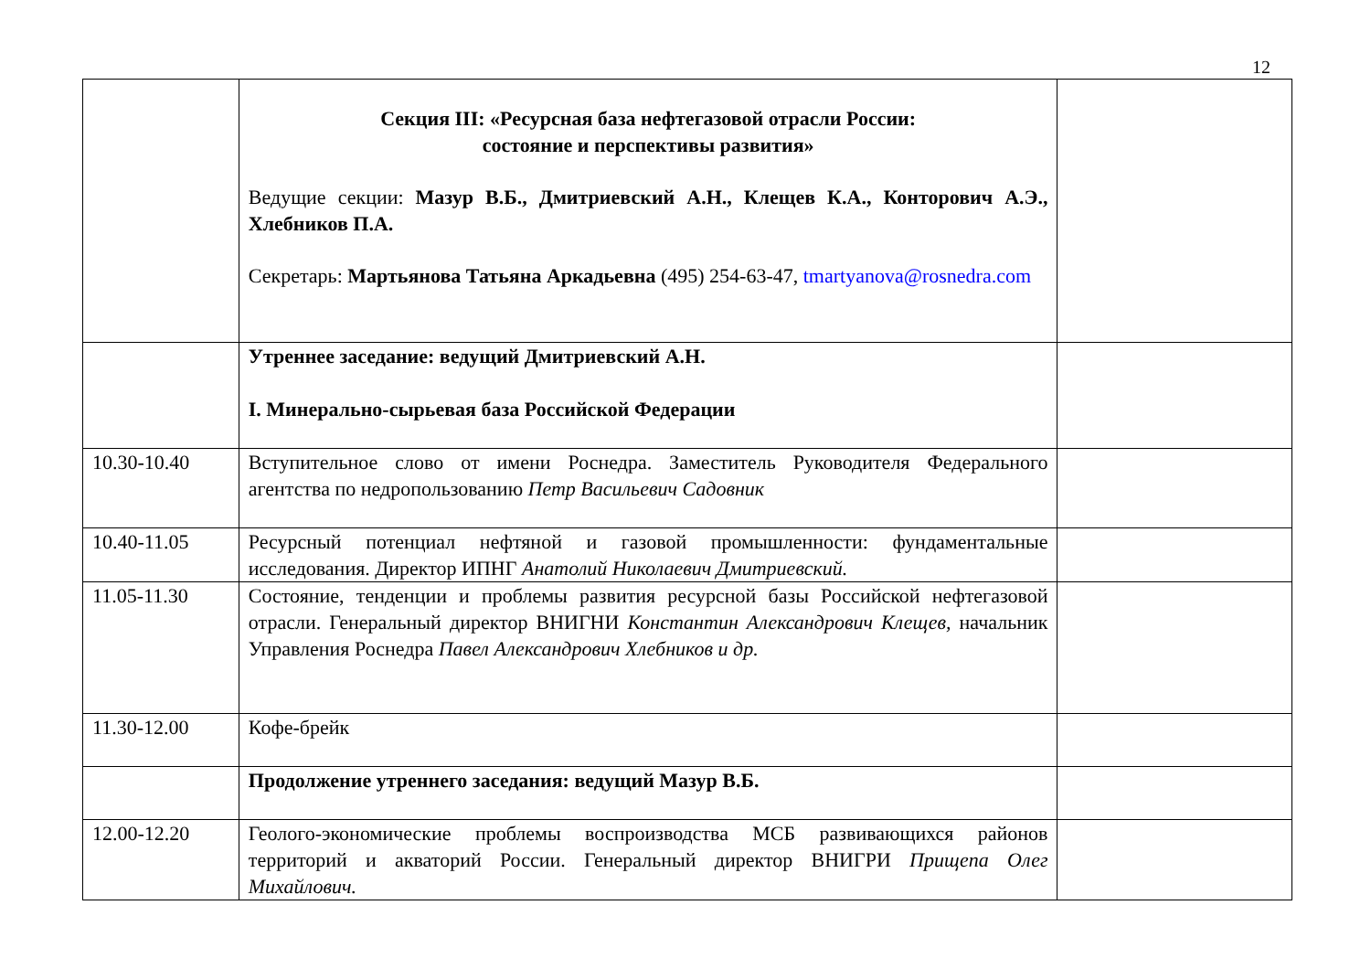12
| | Секция III: «Ресурсная база нефтегазовой отрасли России: состояние и перспективы развития» Ведущие секции: Мазур В.Б., Дмитриевский А.Н., Клещев К.А., Конторович А.Э., Хлебников П.А. Секретарь: Мартьянова Татьяна Аркадьевна (495) 254-63-47, tmartyanova@rosnedra.com | |
| | Утреннее заседание: ведущий Дмитриевский А.Н. I. Минерально-сырьевая база Российской Федерации | |
| 10.30-10.40 | Вступительное слово от имени Роснедра. Заместитель Руководителя Федерального агентства по недропользованию Петр Васильевич Садовник | |
| 10.40-11.05 | Ресурсный потенциал нефтяной и газовой промышленности: фундаментальные исследования. Директор ИПНГ Анатолий Николаевич Дмитриевский. | |
| 11.05-11.30 | Состояние, тенденции и проблемы развития ресурсной базы Российской нефтегазовой отрасли. Генеральный директор ВНИГНИ Константин Александрович Клещев, начальник Управления Роснедра Павел Александрович Хлебников и др. | |
| 11.30-12.00 | Кофе-брейк | |
| | Продолжение утреннего заседания: ведущий Мазур В.Б. | |
| 12.00-12.20 | Геолого-экономические проблемы воспроизводства МСБ развивающихся районов территорий и акваторий России. Генеральный директор ВНИГРИ Прищепа Олег Михайлович. | |